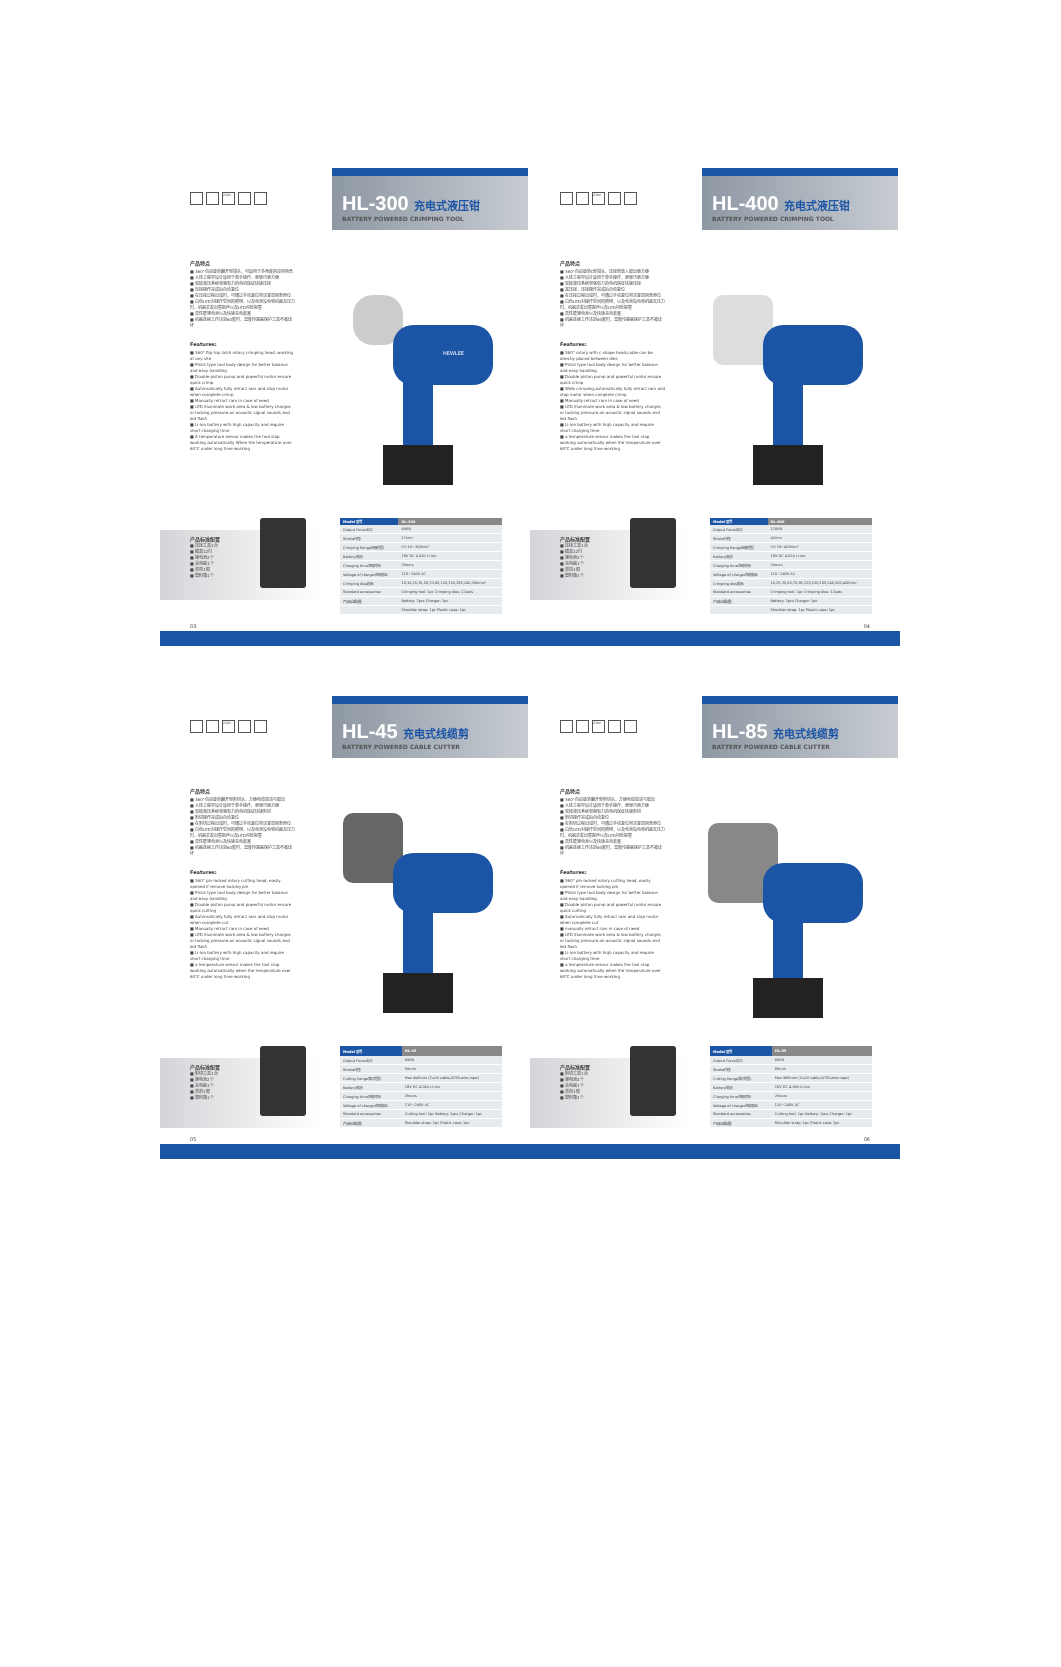230V
HL-300 充电式液压钳
BATTERY POWERED CRIMPING TOOL
产品特点
■ 360°自由旋转翻开型钳头，可适用于多角度的应用场合
■ 人体工程学设计适用于单手操作，更轻巧更方便
■ 双极液压系统和强有力的电机保证快速压接
■ 压接操作完成后自动复位
■ 在压接过程出错时，可通过手动复位将活塞退回至原位
■ 白色LED对操作空间的照明，以及电池没电和机器无压力时，机器会发出警报声以及LED闪烁报警
■ 高性能锂电池以及快速充电装置
■ 机器连续工作达到60度时，温度传感器保护工具不被烧坏
Features:
■ 360° flip-top latch rotary crimping head, working at any site
■ Pistol type tool body design for better balance and easy handling
■ Double piston pump and powerful motor ensure quick crimp
■ Automatically fully retract ram and stop motor when complete crimp
■ Manually retract ram in case of need
■ LED illuminate work area & low battery charges or lacking pressure,an acoustic signal sounds and led flash
■ Li-ion battery with high capacity and require short charging time
■ A temperature sensor makes the tool stop working automatically When the temperature over 60℃ under long time working
HEWLEE
产品标准配置
■ 压接工具1台
■ 模具12付
■ 锂电池2个
■ 充电器1个
■ 背带1根
■ 塑料箱1个
| Model 型号 | HL-300 |
| --- | --- |
| Output Force出力: | 60KN |
| Stroke行程: | 17mm |
| Crimping Range压接范围: | CU 10~300mm² |
| Battery电池: | 18V DC 4.0Ah Li-ion |
| Charging time充电时间: | 2hours |
| Voltage of charger充电电压: | 110~240V AC |
| Crimping dies模具: | 10,16,25,35,50,70,95,120,150,185,240,300mm² |
| Standard accessories: | Crimping tool: 1pc Crimping dies: 12sets |
| 产品标准配置: | Battery: 2pcs Charger: 1pc |
| | Shoulder strap: 1pc Plastic case: 1pc |
03
230V
HL-400 充电式液压钳
BATTERY POWERED CRIMPING TOOL
产品特点
■ 360°自由旋转C型钳头，压接管放入取出更方便
■ 人体工程学设计适用于单手操作，更轻巧更方便
■ 双极液压系统和强有力的电机保证快速压接
■ 宽压接，压接操作完成后自动复位
■ 在压接过程出错时，可通过手动复位将活塞退回至原位
■ 白色LED对操作空间的照明，以及电池没电和机器无压力时，机器会发出警报声以及LED闪烁报警
■ 高性能锂电池以及快速充电装置
■ 机器连续工作达到60度时，温度传感器保护工具不被烧坏
Features:
■ 360° rotary with c-shape head,cable can be directly placed between dies
■ Pistol type tool body design for better balance and easy handling
■ Double piston pump and powerful motor ensure quick crimp
■ Wide crimping,automatically fully retract ram and stop motor when complete crimp
■ Manually retract ram in case of need
■ LED illuminate work area & low battery charges or lacking pressure,an acoustic signal sounds and led flash
■ Li-ion battery with high capacity and require short charging time
■ a temperature sensor makes the tool stop working automatically when the temperature over 60℃ under long time working
产品标准配置
■ 压接工具1台
■ 模具12付
■ 锂电池2个
■ 充电器1个
■ 背带1根
■ 塑料箱1个
| Model 型号 | HL-400 |
| --- | --- |
| Output Force出力: | 120KN |
| Stroke行程: | 42mm |
| Crimping Range压接范围: | CU 16~400mm² |
| Battery电池: | 18V DC 4.0Ah Li-ion |
| Charging time充电时间: | 2hours |
| Voltage of charger充电电压: | 110~240V AC |
| Crimping dies模具: | 16,25,35,50,70,95,120,150,185,240,300,400mm² |
| Standard accessories: | Crimping tool: 1pc Crimping dies: 12sets |
| 产品标准配置: | Battery: 2pcs Charger: 1pc |
| | Shoulder strap: 1pc Plastic case: 1pc |
04
230V
HL-45 充电式线缆剪
BATTERY POWERED CABLE CUTTER
产品特点
■ 360°自由旋转翻开型剪切头，方便电缆放进与取出
■ 人体工程学设计适用于单手操作，更轻巧更方便
■ 双极液压系统和强有力的电机保证快速剪切
■ 剪切操作完成后自动复位
■ 在剪切过程出错时，可通过手动复位将活塞退回至原位
■ 白色LED对操作空间的照明，以及电池没电和机器无压力时，机器会发出警报声以及LED闪烁报警
■ 高性能锂电池以及快速充电装置
■ 机器连续工作达到60度时，温度传感器保护工具不被烧坏
Features:
■ 360° pin-locked rotary cutting head, easily opened if remove locking pin
■ Pistol type tool body design for better balance and easy handling
■ Double piston pump and powerful motor ensure quick cutting
■ Automatically fully retract ram and stop motor when complete cut
■ Manually retract ram in case of need
■ LED illuminate work area & low battery charges or lacking pressure,an acoustic signal sounds and led flash
■ Li-ion battery with high capacity and require short charging time
■ a temperature sensor makes the tool stop working automatically when the temperature over 60℃ under long time working
产品标准配置
■ 剪切工具1台
■ 锂电池2个
■ 充电器1个
■ 背带1根
■ 塑料箱1个
| Model 型号 | HL-45 |
| --- | --- |
| Output Force出力: | 60KN |
| Stroke行程: | 50mm |
| Cutting Range剪切范围: | Max Φ45mm (Cu/Al cable,ACSR,wire rope) |
| Battery电池: | 18V DC 4.0Ah Li-ion |
| Charging time充电时间: | 2hours |
| Voltage of charger充电电压: | 110~240V AC |
| Standard accessories: | Cutting tool: 1pc Battery: 2pcs Charger: 1pc |
| 产品标准配置: | Shoulder strap: 1pc Plastic case: 1pc |
05
230V
HL-85 充电式线缆剪
BATTERY POWERED CABLE CUTTER
产品特点
■ 360°自由旋转翻开型剪切头，方便电缆放进与取出
■ 人体工程学设计适用于单手操作，更轻巧更方便
■ 双极液压系统和强有力的电机保证快速剪切
■ 剪切操作完成后自动复位
■ 在剪切过程出错时，可通过手动复位将活塞退回至原位
■ 白色LED对操作空间的照明，以及电池没电和机器无压力时，机器会发出警报声以及LED闪烁报警
■ 高性能锂电池以及快速充电装置
■ 机器连续工作达到60度时，温度传感器保护工具不被烧坏
Features:
■ 360° pin-locked rotary cutting head, easily opened if remove locking pin
■ Pistol type tool body design for better balance and easy handling
■ Double piston pump and powerful motor ensure quick cutting
■ Automatically fully retract ram and stop motor when complete cut
■ manually retract ram in case of need
■ LED illuminate work area & low battery charges or lacking pressure,an acoustic signal sounds and led flash
■ Li-ion battery with high capacity and require short charging time
■ a temperature sensor makes the tool stop working automatically when the temperature over 60℃ under long time working
产品标准配置
■ 剪切工具1台
■ 锂电池2个
■ 充电器1个
■ 背带1根
■ 塑料箱1个
| Model 型号 | HL-85 |
| --- | --- |
| Output Force出力: | 60KN |
| Stroke行程: | 88mm |
| Cutting Range剪切范围: | Max Φ85mm (Cu/Al cable,ACSR,wire rope) |
| Battery电池: | 18V DC 4.0Ah Li-ion |
| Charging time充电时间: | 2hours |
| Voltage of charger充电电压: | 110~240V AC |
| Standard accessories: | Cutting tool: 1pc Battery: 2pcs Charger: 1pc |
| 产品标准配置: | Shoulder strap: 1pc Plastic case: 1pc |
06